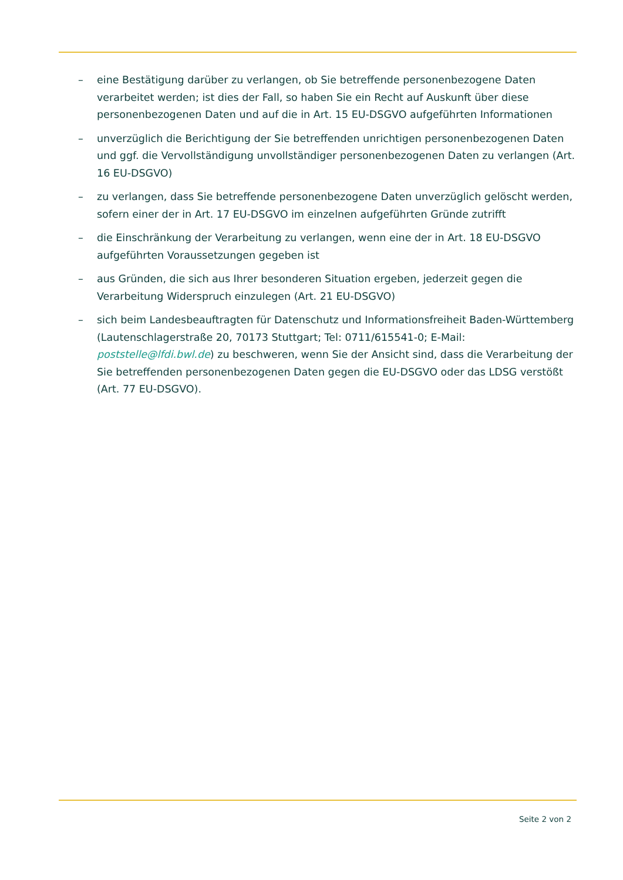– eine Bestätigung darüber zu verlangen, ob Sie betreffende personenbezogene Daten verarbeitet werden; ist dies der Fall, so haben Sie ein Recht auf Auskunft über diese personenbezogenen Daten und auf die in Art. 15 EU-DSGVO aufgeführten Informationen
– unverzüglich die Berichtigung der Sie betreffenden unrichtigen personenbezogenen Daten und ggf. die Vervollständigung unvollständiger personenbezogenen Daten zu verlangen (Art. 16 EU-DSGVO)
– zu verlangen, dass Sie betreffende personenbezogene Daten unverzüglich gelöscht werden, sofern einer der in Art. 17 EU-DSGVO im einzelnen aufgeführten Gründe zutrifft
– die Einschränkung der Verarbeitung zu verlangen, wenn eine der in Art. 18 EU-DSGVO aufgeführten Voraussetzungen gegeben ist
– aus Gründen, die sich aus Ihrer besonderen Situation ergeben, jederzeit gegen die Verarbeitung Widerspruch einzulegen (Art. 21 EU-DSGVO)
– sich beim Landesbeauftragten für Datenschutz und Informationsfreiheit Baden-Württemberg (Lautenschlagerstraße 20, 70173 Stuttgart; Tel: 0711/615541-0; E-Mail: poststelle@lfdi.bwl.de) zu beschweren, wenn Sie der Ansicht sind, dass die Verarbeitung der Sie betreffenden personenbezogenen Daten gegen die EU-DSGVO oder das LDSG verstößt (Art. 77 EU-DSGVO).
Seite 2 von 2